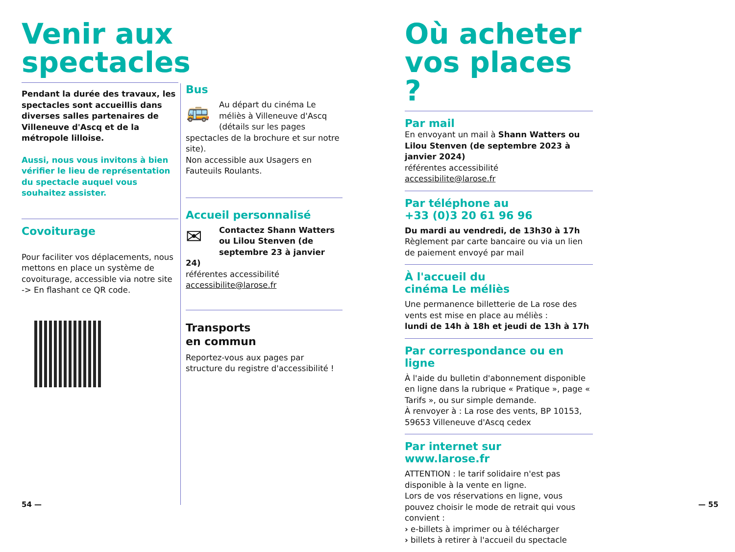Venir aux spectacles
Pendant la durée des travaux, les spectacles sont accueillis dans diverses salles partenaires de Villeneuve d'Ascq et de la métropole lilloise.
Aussi, nous vous invitons à bien vérifier le lieu de représentation du spectacle auquel vous souhaitez assister.
Covoiturage
Pour faciliter vos déplacements, nous mettons en place un système de covoiturage, accessible via notre site
-> En flashant ce QR code.
Bus
🚌
Au départ du cinéma Le méliès à Villeneuve d'Ascq (détails sur les pages spectacles de la brochure et sur notre site).
Non accessible aux Usagers en Fauteuils Roulants.
Accueil personnalisé
✉
Contactez Shann Watters ou Lilou Stenven (de septembre 23 à janvier 24)
référentes accessibilité
accessibilite@larose.fr
Transports
en commun
Reportez-vous aux pages par structure du registre d'accessibilité !
Où acheter vos places ?
Par mail
En envoyant un mail à Shann Watters ou Lilou Stenven (de septembre 2023 à janvier 2024)
référentes accessibilité
accessibilite@larose.fr
Par téléphone au
+33 (0)3 20 61 96 96
Du mardi au vendredi, de 13h30 à 17h
Règlement par carte bancaire ou via un lien de paiement envoyé par mail
À l'accueil du
cinéma Le méliès
Une permanence billetterie de La rose des vents est mise en place au méliès :
lundi de 14h à 18h et jeudi de 13h à 17h
Par correspondance ou en ligne
À l'aide du bulletin d'abonnement disponible en ligne dans la rubrique « Pratique », page « Tarifs », ou sur simple demande.
À renvoyer à : La rose des vents, BP 10153, 59653 Villeneuve d'Ascq cedex
Par internet sur
www.larose.fr
ATTENTION : le tarif solidaire n'est pas disponible à la vente en ligne.
Lors de vos réservations en ligne, vous pouvez choisir le mode de retrait qui vous convient :
› e-billets à imprimer ou à télécharger
› billets à retirer à l'accueil du spectacle
54 — — 55